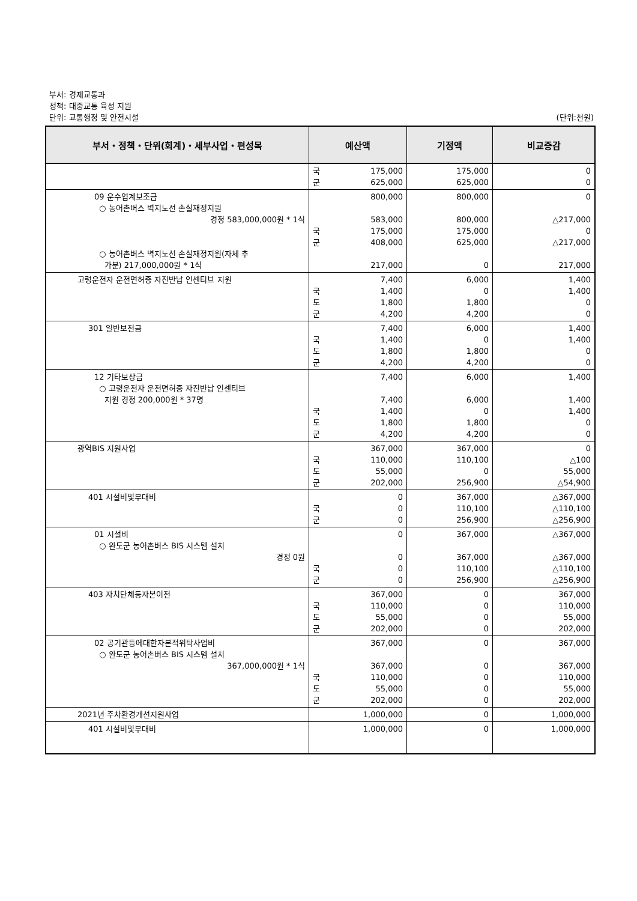부서: 경제교통과
정책: 대중교통 육성 지원
단위: 교통행정 및 안전시설
(단위:천원)
| 부서・정책・단위(회계)・세부사업・편성목 | 예산액 | 기정액 | 비교증감 |
| --- | --- | --- | --- |
| | 국 군 175,000 625,000 | 175,000 625,000 | 0 0 |
| 09 운수업계보조금 ○ 농어촌버스 벽지노선 손실재정지원 경정 583,000,000원 * 1식 ○ 농어촌버스 벽지노선 손실재정지원(자체 추 가분) 217,000,000원 * 1식 | 800,000 583,000 국 군 175,000 408,000 217,000 | 800,000 800,000 175,000 625,000 0 | 0 △217,000 0 △217,000 217,000 |
| 고령운전자 운전면허증 자진반납 인센티브 지원 | 7,400 국 도 군 1,400 1,800 4,200 | 6,000 0 1,800 4,200 | 1,400 1,400 0 0 |
| 301 일반보전금 | 7,400 국 도 군 1,400 1,800 4,200 | 6,000 0 1,800 4,200 | 1,400 1,400 0 0 |
| 12 기타보상금 ○ 고령운전자 운전면허증 자진반납 인센티브 지원 경정 200,000원 * 37명 | 7,400 7,400 국 도 군 1,400 1,800 4,200 | 6,000 6,000 0 1,800 4,200 | 1,400 1,400 1,400 0 0 |
| 광역BIS 지원사업 | 367,000 국 도 군 110,000 55,000 202,000 | 367,000 110,100 0 256,900 | 0 △100 55,000 △54,900 |
| 401 시설비및부대비 | 0 국 군 0 0 | 367,000 110,100 256,900 | △367,000 △110,100 △256,900 |
| 01 시설비 ○ 완도군 농어촌버스 BIS 시스템 설치 경정 0원 | 0 0 국 군 0 0 | 367,000 367,000 110,100 256,900 | △367,000 △367,000 △110,100 △256,900 |
| 403 자치단체등자본이전 | 367,000 국 도 군 110,000 55,000 202,000 | 0 0 0 0 | 367,000 110,000 55,000 202,000 |
| 02 공기관등에대한자본적위탁사업비 ○ 완도군 농어촌버스 BIS 시스템 설치 367,000,000원 * 1식 | 367,000 367,000 국 도 군 110,000 55,000 202,000 | 0 0 0 0 0 | 367,000 367,000 110,000 55,000 202,000 |
| 2021년 주차환경개선지원사업 | 1,000,000 | 0 | 1,000,000 |
| 401 시설비및부대비 | 1,000,000 | 0 | 1,000,000 |